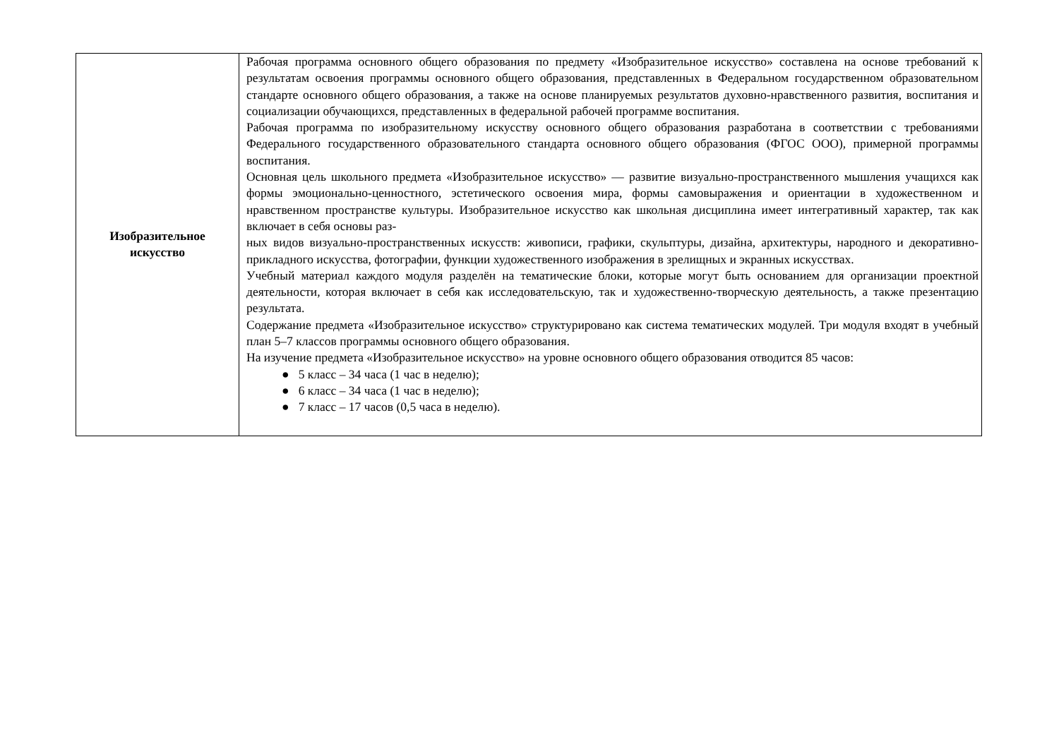| Изобразительное искусство | Рабочая программа основного общего образования по предмету «Изобразительное искусство» составлена на основе требований к результатам освоения программы основного общего образования, представленных в Федеральном государственном образовательном стандарте основного общего образования, а также на основе планируемых результатов духовно-нравственного развития, воспитания и социализации обучающихся, представленных в федеральной рабочей программе воспитания. Рабочая программа по изобразительному искусству основного общего образования разработана в соответствии с требованиями Федерального государственного образовательного стандарта основного общего образования (ФГОС ООО), примерной программы воспитания. Основная цель школьного предмета «Изобразительное искусство» — развитие визуально-пространственного мышления учащихся как формы эмоционально-ценностного, эстетического освоения мира, формы самовыражения и ориентации в художественном и нравственном пространстве культуры. Изобразительное искусство как школьная дисциплина имеет интегративный характер, так как включает в себя основы раз- ных видов визуально-пространственных искусств: живописи, графики, скульптуры, дизайна, архитектуры, народного и декоративно-прикладного искусства, фотографии, функции художественного изображения в зрелищных и экранных искусствах. Учебный материал каждого модуля разделён на тематические блоки, которые могут быть основанием для организации проектной деятельности, которая включает в себя как исследовательскую, так и художественно-творческую деятельность, а также презентацию результата. Содержание предмета «Изобразительное искусство» структурировано как система тематических модулей. Три модуля входят в учебный план 5–7 классов программы основного общего образования. На изучение предмета «Изобразительное искусство» на уровне основного общего образования отводится 85 часов: ● 5 класс – 34 часа (1 час в неделю); ● 6 класс – 34 часа (1 час в неделю); ● 7 класс – 17 часов (0,5 часа в неделю). |